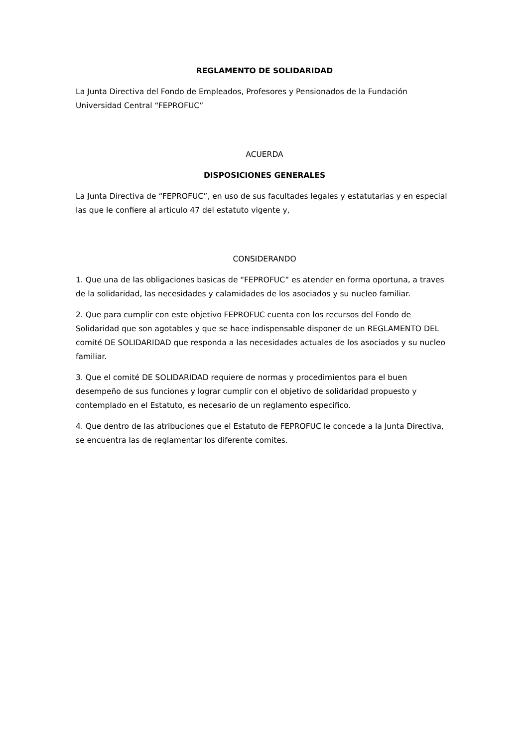REGLAMENTO DE SOLIDARIDAD
La Junta Directiva del Fondo de Empleados, Profesores y Pensionados de la Fundación Universidad Central “FEPROFUC”
ACUERDA
DISPOSICIONES GENERALES
La Junta Directiva de “FEPROFUC”, en uso de sus facultades legales y estatutarias y en especial las que le confiere al articulo 47 del estatuto vigente y,
CONSIDERANDO
1. Que una de las obligaciones basicas de “FEPROFUC” es atender en forma oportuna, a traves de la solidaridad, las necesidades y calamidades de los asociados y su nucleo familiar.
2. Que para cumplir con este objetivo FEPROFUC cuenta con los recursos del Fondo de Solidaridad que son agotables y que se hace indispensable disponer de un REGLAMENTO DEL comité DE SOLIDARIDAD que responda a las necesidades actuales de los asociados y su nucleo familiar.
3. Que el comité DE SOLIDARIDAD requiere de normas y procedimientos para el buen desempeño de sus funciones y lograr cumplir con el objetivo de solidaridad propuesto y contemplado en el Estatuto, es necesario de un reglamento especifico.
4. Que dentro de las atribuciones que el Estatuto de FEPROFUC le concede a la Junta Directiva, se encuentra las de reglamentar los diferente comites.